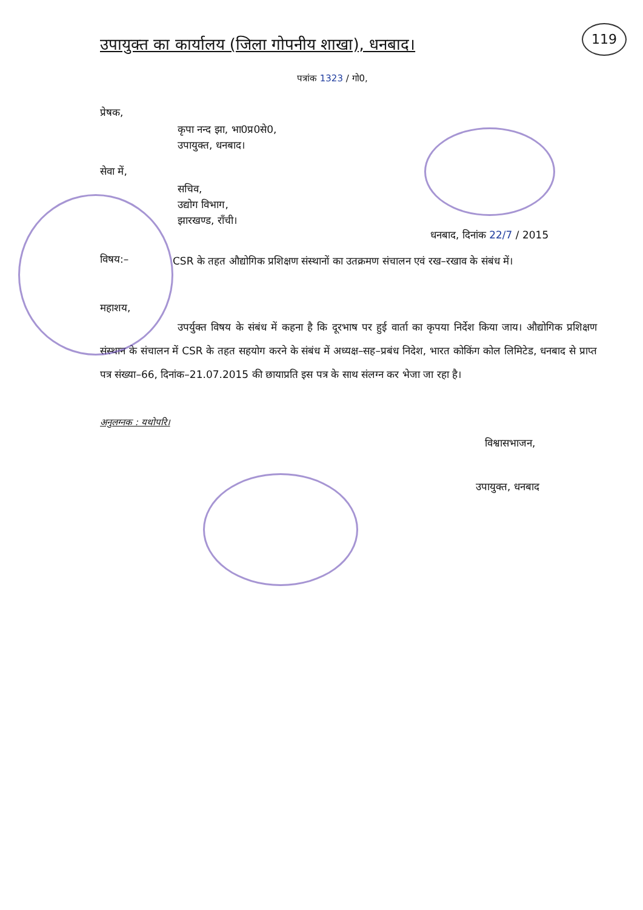119
उपायुक्त का कार्यालय (जिला गोपनीय शाखा), धनबाद।
पत्रांक 1323 / गो0,
प्रेषक,
कृपा नन्द झा, भा0प्र0से0,
उपायुक्त, धनबाद।
सेवा में,
सचिव,
उद्योग विभाग,
झारखण्ड, राँची।
धनबाद, दिनांक 22/7 / 2015
विषय:–
CSR के तहत औद्योगिक प्रशिक्षण संस्थानों का उतक्रमण संचालन एवं रख–रखाव के संबंध में।
महाशय,
उपर्युक्त विषय के संबंध में कहना है कि दूरभाष पर हुई वार्ता का कृपया निर्देश किया जाय। औद्योगिक प्रशिक्षण संस्थान के संचालन में CSR के तहत सहयोग करने के संबंध में अध्यक्ष–सह–प्रबंध निदेश, भारत कोकिंग कोल लिमिटेड, धनबाद से प्राप्त पत्र संख्या–66, दिनांक–21.07.2015 की छायाप्रति इस पत्र के साथ संलग्न कर भेजा जा रहा है।
अनुलग्नक : यथोपरि।
विश्वासभाजन,
उपायुक्त, धनबाद